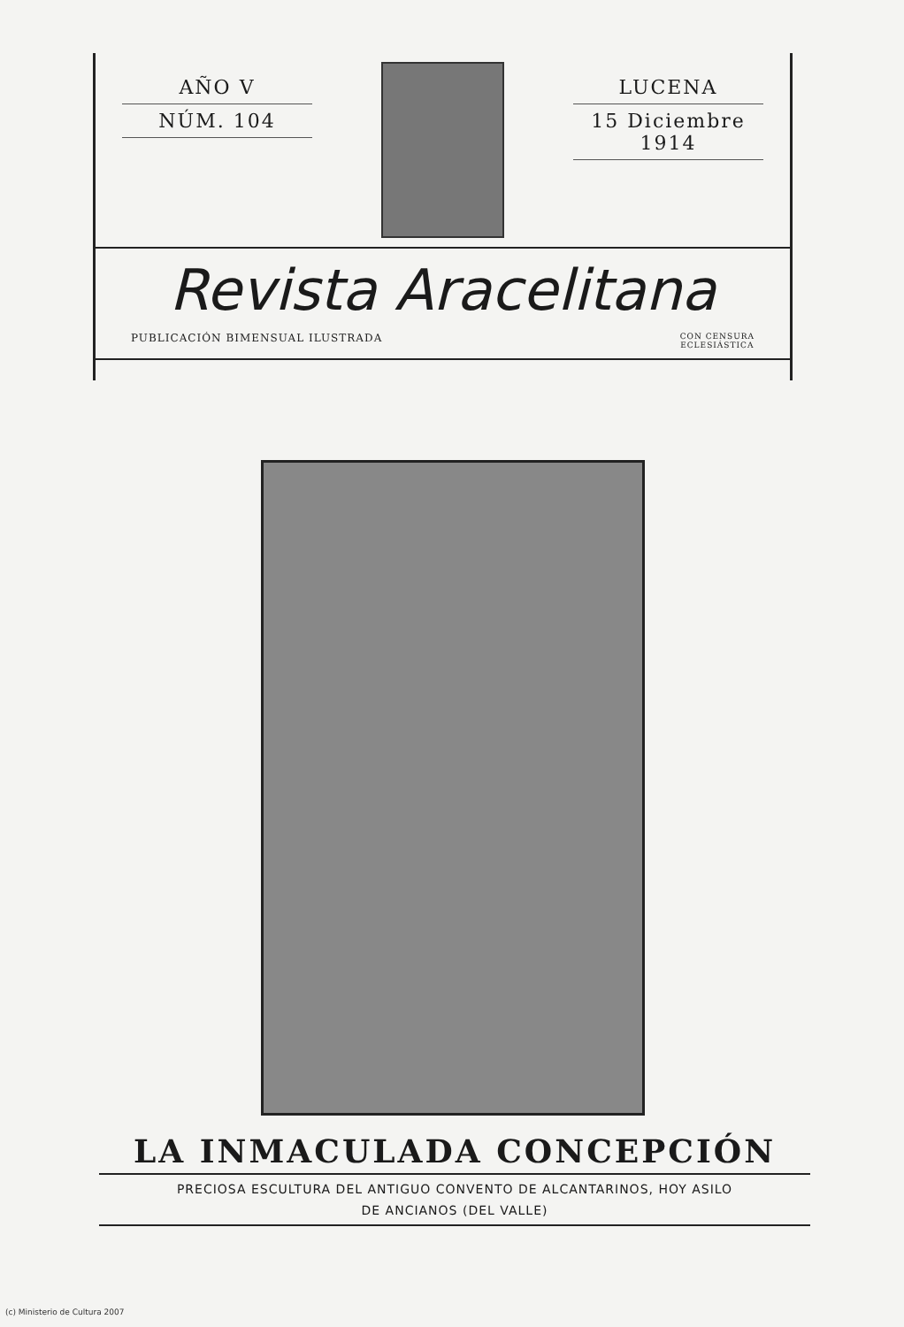AÑO V
NÚM. 104
LUCENA
15 Diciembre 1914
Revista Aracelitana
PUBLICACIÓN BIMENSUAL ILUSTRADA CON CENSURA
ECLESIÁSTICA
LA INMACULADA CONCEPCIÓN
PRECIOSA ESCULTURA DEL ANTIGUO CONVENTO DE ALCANTARINOS, HOY ASILO
DE ANCIANOS (DEL VALLE)
(c) Ministerio de Cultura 2007